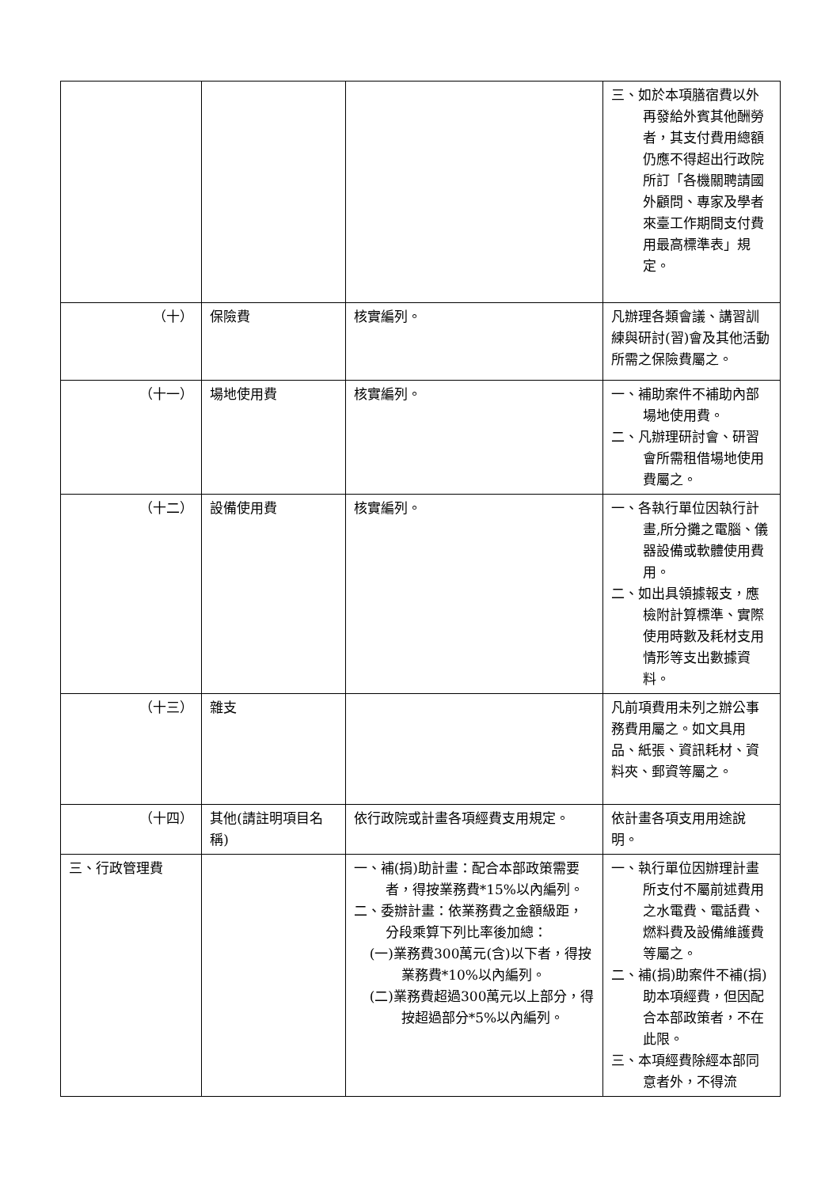| | | | 三、如於本項膳宿費以外再發給外賓其他酬勞者，其支付費用總額仍應不得超出行政院所訂「各機關聘請國外顧問、專家及學者來臺工作期間支付費用最高標準表」規定。 |
| （十） | 保險費 | 核實編列。 | 凡辦理各類會議、講習訓練與研討(習)會及其他活動所需之保險費屬之。 |
| （十一） | 場地使用費 | 核實編列。 | 一、補助案件不補助內部場地使用費。 二、凡辦理研討會、研習會所需租借場地使用費屬之。 |
| （十二） | 設備使用費 | 核實編列。 | 一、各執行單位因執行計畫,所分攤之電腦、儀器設備或軟體使用費用。 二、如出具領據報支，應檢附計算標準、實際使用時數及耗材支用情形等支出數據資料。 |
| （十三） | 雜支 | | 凡前項費用未列之辦公事務費用屬之。如文具用品、紙張、資訊耗材、資料夾、郵資等屬之。 |
| （十四） | 其他(請註明項目名稱) | 依行政院或計畫各項經費支用規定。 | 依計畫各項支用用途說明。 |
| 三、行政管理費 | | 一、補(捐)助計畫：配合本部政策需要者，得按業務費*15%以內編列。 二、委辦計畫：依業務費之金額級距，分段乘算下列比率後加總： (一)業務費300萬元(含)以下者，得按業務費*10%以內編列。 (二)業務費超過300萬元以上部分，得按超過部分*5%以內編列。 | 一、執行單位因辦理計畫所支付不屬前述費用之水電費、電話費、燃料費及設備維護費等屬之。 二、補(捐)助案件不補(捐)助本項經費，但因配合本部政策者，不在此限。 三、本項經費除經本部同意者外，不得流 |